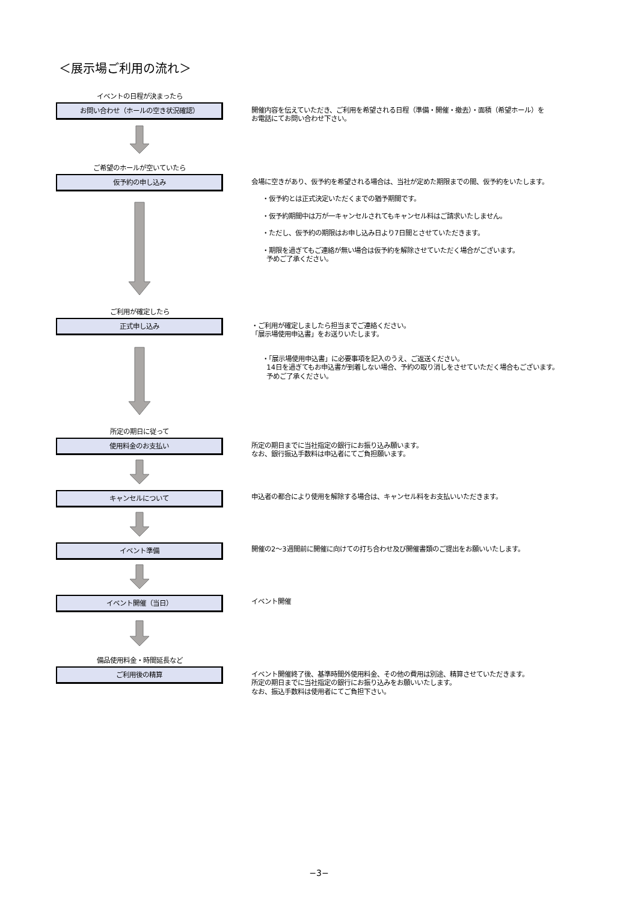＜展示場ご利用の流れ＞
イベントの日程が決まったら
お問い合わせ（ホールの空き状況確認）
開催内容を伝えていただき、ご利用を希望される日程（準備・開催・撤去）・面積（希望ホール）を
お電話にてお問い合わせ下さい。
ご希望のホールが空いていたら
仮予約の申し込み
会場に空きがあり、仮予約を希望される場合は、当社が定めた期限までの間、仮予約をいたします。
・仮予約とは正式決定いただくまでの猶予期間です。
・仮予約期間中は万が一キャンセルされてもキャンセル料はご請求いたしません。
・ただし、仮予約の期限はお申し込み日より7日間とさせていただきます。
・期限を過ぎてもご連絡が無い場合は仮予約を解除させていただく場合がございます。
予めご了承ください。
ご利用が確定したら
正式申し込み
・ご利用が確定しましたら担当までご連絡ください。
「展示場使用申込書」をお送りいたします。
・「展示場使用申込書」に必要事項を記入のうえ、ご返送ください。
14日を過ぎてもお申込書が到着しない場合、予約の取り消しをさせていただく場合もございます。
予めご了承ください。
所定の期日に従って
使用料金のお支払い
所定の期日までに当社指定の銀行にお振り込み願います。
なお、銀行振込手数料は申込者にてご負担願います。
キャンセルについて
申込者の都合により使用を解除する場合は、キャンセル料をお支払いいただきます。
イベント準備
開催の2～3週間前に開催に向けての打ち合わせ及び開催書類のご提出をお願いいたします。
イベント開催（当日）
イベント開催
備品使用料金・時間延長など
ご利用後の精算
イベント開催終了後、基準時間外使用料金、その他の費用は別途、精算させていただきます。
所定の期日までに当社指定の銀行にお振り込みをお願いいたします。
なお、振込手数料は使用者にてご負担下さい。
−3−